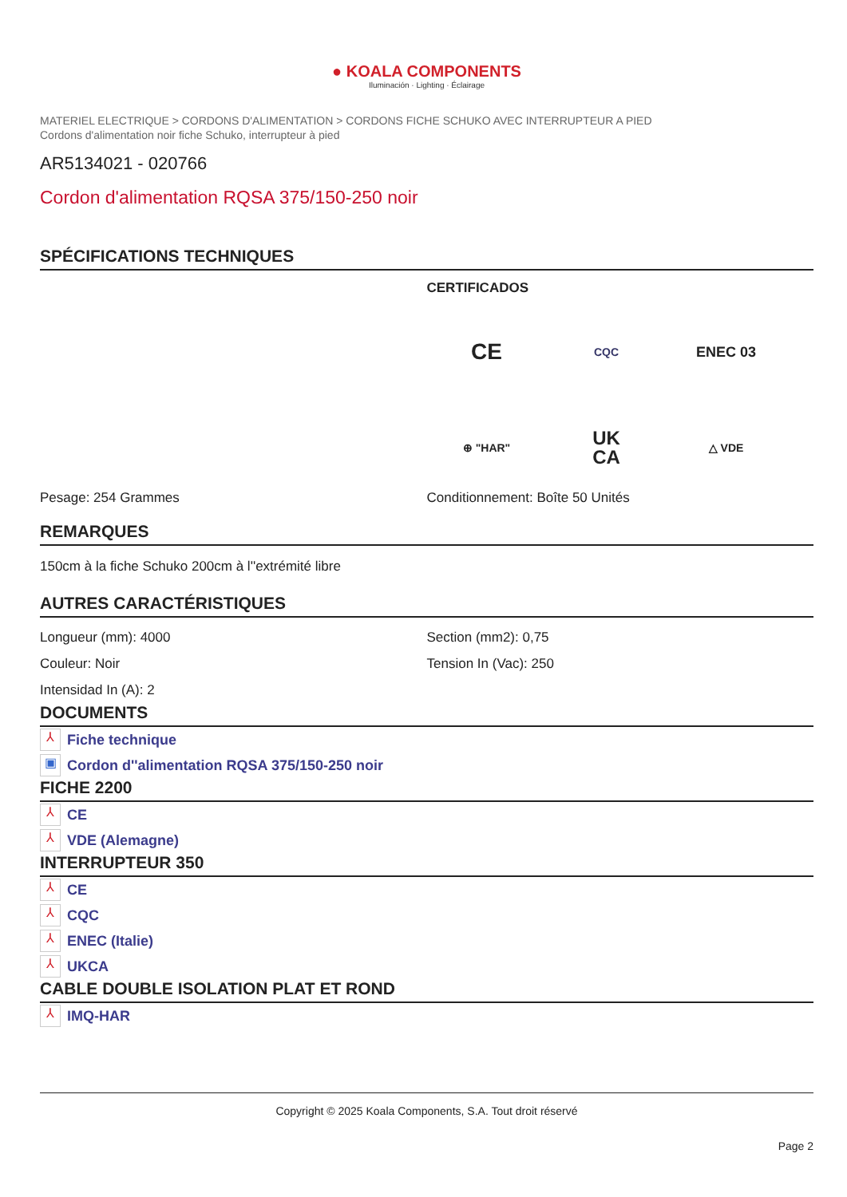● KOALA COMPONENTS
Iluminación · Lighting · Éclairage
MATERIEL ELECTRIQUE > CORDONS D'ALIMENTATION > CORDONS FICHE SCHUKO AVEC INTERRUPTEUR A PIED
Cordons d'alimentation noir fiche Schuko, interrupteur à pied
AR5134021 - 020766
Cordon d'alimentation RQSA 375/150-250 noir
SPÉCIFICATIONS TECHNIQUES
CERTIFICADOS
CE
CQC
ENEC 03
⊕ "HAR"
UK
CA
△ VDE
Pesage: 254 Grammes Conditionnement: Boîte 50 Unités
REMARQUES
150cm à la fiche Schuko 200cm à l''extrémité libre
AUTRES CARACTÉRISTIQUES
Longueur (mm): 4000
Couleur: Noir
Intensidad In (A): 2
Section (mm2): 0,75
Tension In (Vac): 250
DOCUMENTS
⅄ Fiche technique
▣ Cordon d''alimentation RQSA 375/150-250 noir
FICHE 2200
⅄ CE
⅄ VDE (Alemagne)
INTERRUPTEUR 350
⅄ CE
⅄ CQC
⅄ ENEC (Italie)
⅄ UKCA
CABLE DOUBLE ISOLATION PLAT ET ROND
⅄ IMQ-HAR
Copyright © 2025 Koala Components, S.A. Tout droit réservé
Page 2